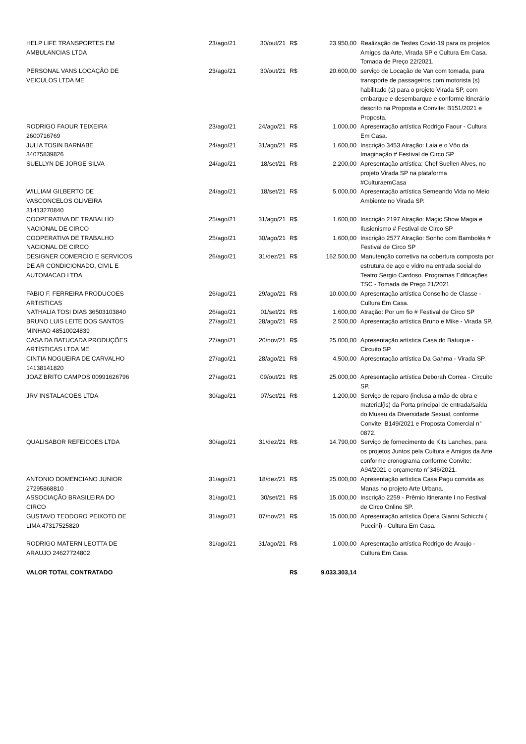| HELP LIFE TRANSPORTES EM AMBULANCIAS LTDA | 23/ago/21 | 30/out/21 | R$ | 23.950,00 | Realização de Testes Covid-19 para os projetos Amigos da Arte, Virada SP e Cultura Em Casa. Tomada de Preço 22/2021. |
| PERSONAL VANS LOCAÇÃO DE VEICULOS LTDA ME | 23/ago/21 | 30/out/21 | R$ | 20.600,00 | serviço de Locação de Van com tomada, para transporte de passageiros com motorista (s) habilitado (s) para o projeto Virada SP, com embarque e desembarque e conforme itinerário descrito na Proposta e Convite: B151/2021 e Proposta. |
| RODRIGO FAOUR TEIXEIRA 2600716769 | 23/ago/21 | 24/ago/21 | R$ | 1.000,00 | Apresentação artística Rodrigo Faour - Cultura Em Casa. |
| JULIA TOSIN BARNABE 34075839826 | 24/ago/21 | 31/ago/21 | R$ | 1.600,00 | Inscrição 3453 Atração: Laia e o Vôo da Imaginação # Festival de Circo SP |
| SUELLYN DE JORGE SILVA | 24/ago/21 | 18/set/21 | R$ | 2.200,00 | Apresentação artística: Chef Suellen Alves, no projeto Virada SP na plataforma #CulturaemCasa |
| WILLIAM GILBERTO DE VASCONCELOS OLIVEIRA 31413270840 | 24/ago/21 | 18/set/21 | R$ | 5.000,00 | Apresentação artística Semeando Vida no Meio Ambiente no Virada SP. |
| COOPERATIVA DE TRABALHO NACIONAL DE CIRCO | 25/ago/21 | 31/ago/21 | R$ | 1.600,00 | Inscrição 2197 Atração: Magic Show Magia e Ilusionismo # Festival de Circo SP |
| COOPERATIVA DE TRABALHO NACIONAL DE CIRCO | 25/ago/21 | 30/ago/21 | R$ | 1.600,00 | Inscrição 2577 Atração: Sonho com Bambolês # Festival de Circo SP |
| DESIGNER COMERCIO E SERVICOS DE AR CONDICIONADO, CIVIL E AUTOMACAO LTDA | 26/ago/21 | 31/dez/21 | R$ | 162.500,00 | Manutenção corretiva na cobertura composta por estrutura de aço e vidro na entrada social do Teatro Sergio Cardoso. Programas Edificações TSC - Tomada de Preço 21/2021 |
| FABIO F. FERREIRA PRODUCOES ARTISTICAS | 26/ago/21 | 29/ago/21 | R$ | 10.000,00 | Apresentação artística Conselho de Classe - Cultura Em Casa. |
| NATHALIA TOSI DIAS 36503103840 | 26/ago/21 | 01/set/21 | R$ | 1.600,00 | Atração: Por um fio # Festival de Circo SP |
| BRUNO LUIS LEITE DOS SANTOS MINHAO 48510024839 | 27/ago/21 | 28/ago/21 | R$ | 2.500,00 | Apresentação artística Bruno e Mike - Virada SP. |
| CASA DA BATUCADA PRODUÇÕES ARTÍSTICAS LTDA ME | 27/ago/21 | 20/nov/21 | R$ | 25.000,00 | Apresentação artística Casa do Batuque - Circuito SP. |
| CINTIA NOGUEIRA DE CARVALHO 14138141820 | 27/ago/21 | 28/ago/21 | R$ | 4.500,00 | Apresentação artística Da Gahma - Virada SP. |
| JOAZ BRITO CAMPOS 00991626796 | 27/ago/21 | 09/out/21 | R$ | 25.000,00 | Apresentação artística Deborah Correa - Circuito SP. |
| JRV INSTALACOES LTDA | 30/ago/21 | 07/set/21 | R$ | 1.200,00 | Serviço de reparo (inclusa a mão de obra e material(is) da Porta principal de entrada/saída do Museu da Diversidade Sexual, conforme Convite: B149/2021 e Proposta Comercial n° 0872. |
| QUALISABOR REFEICOES LTDA | 30/ago/21 | 31/dez/21 | R$ | 14.790,00 | Serviço de fornecimento de Kits Lanches, para os projetos Juntos pela Cultura e Amigos da Arte conforme cronograma conforme Convite: A94/2021 e orçamento n°346/2021. |
| ANTONIO DOMENCIANO JUNIOR 27295868810 | 31/ago/21 | 18/dez/21 | R$ | 25.000,00 | Apresentação artística Casa Pagu convida as Manas no projeto Arte Urbana. |
| ASSOCIAÇÃO BRASILEIRA DO CIRCO | 31/ago/21 | 30/set/21 | R$ | 15.000,00 | Inscrição 2259 - Prêmio Itinerante I no Festival de Circo Online SP. |
| GUSTAVO TEODORO PEIXOTO DE LIMA 47317525820 | 31/ago/21 | 07/nov/21 | R$ | 15.000,00 | Apresentação artística Ópera Gianni Schicchi ( Puccini) - Cultura Em Casa. |
| RODRIGO MATERN LEOTTA DE ARAUJO 24627724802 | 31/ago/21 | 31/ago/21 | R$ | 1.000,00 | Apresentação artística Rodrigo de Araujo - Cultura Em Casa. |
| VALOR TOTAL CONTRATADO | | | R$ | 9.033.303,14 | |